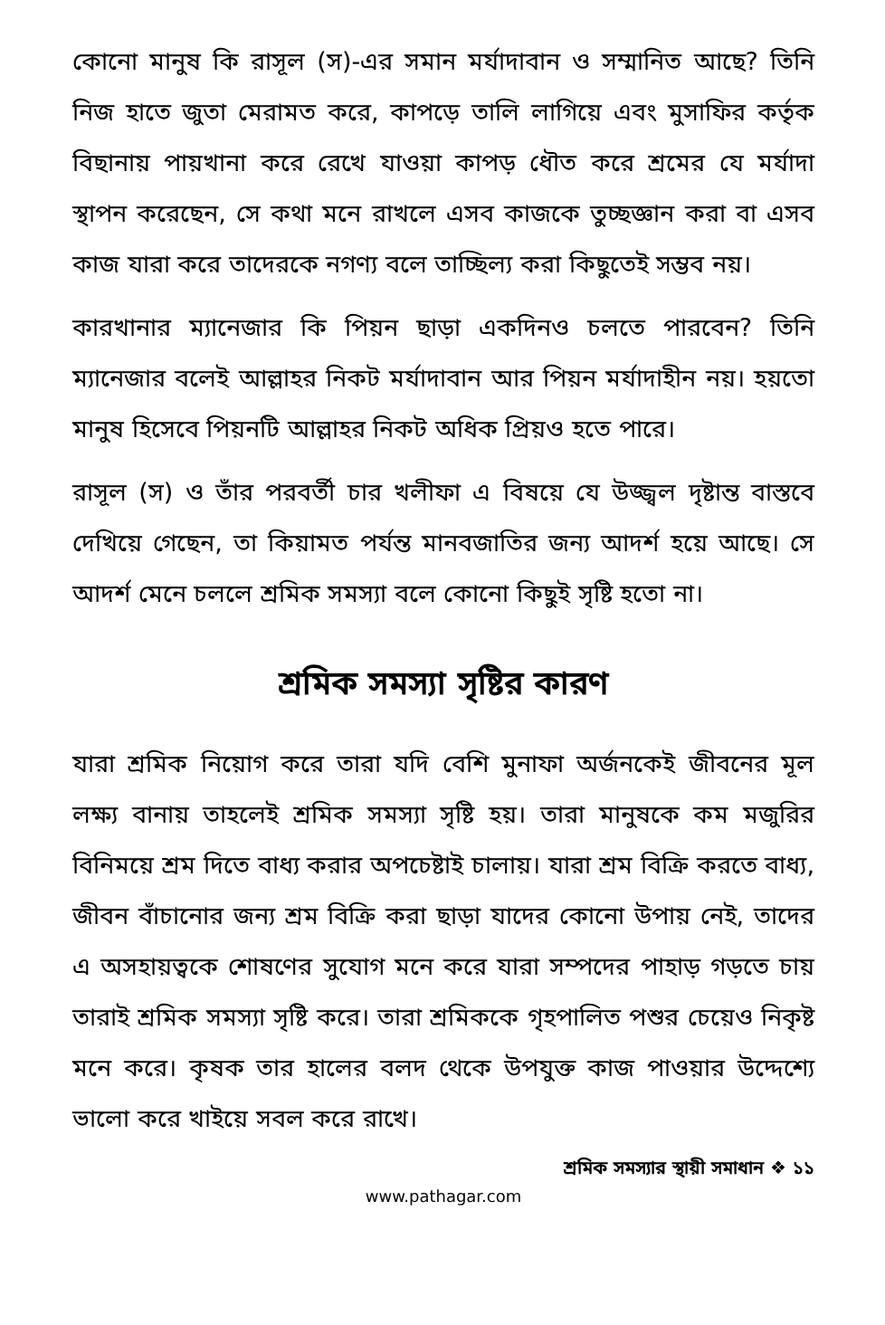কোনো মানুষ কি রাসূল (স)-এর সমান মর্যাদাবান ও সম্মানিত আছে? তিনি নিজ হাতে জুতা মেরামত করে, কাপড়ে তালি লাগিয়ে এবং মুসাফির কর্তৃক বিছানায় পায়খানা করে রেখে যাওয়া কাপড় ধৌত করে শ্রমের যে মর্যাদা স্থাপন করেছেন, সে কথা মনে রাখলে এসব কাজকে তুচ্ছজ্ঞান করা বা এসব কাজ যারা করে তাদেরকে নগণ্য বলে তাচ্ছিল্য করা কিছুতেই সম্ভব নয়।
কারখানার ম্যানেজার কি পিয়ন ছাড়া একদিনও চলতে পারবেন? তিনি ম্যানেজার বলেই আল্লাহর নিকট মর্যাদাবান আর পিয়ন মর্যাদাহীন নয়। হয়তো মানুষ হিসেবে পিয়নটি আল্লাহর নিকট অধিক প্রিয়ও হতে পারে।
রাসূল (স) ও তাঁর পরবর্তী চার খলীফা এ বিষয়ে যে উজ্জ্বল দৃষ্টান্ত বাস্তবে দেখিয়ে গেছেন, তা কিয়ামত পর্যন্ত মানবজাতির জন্য আদর্শ হয়ে আছে। সে আদর্শ মেনে চললে শ্রমিক সমস্যা বলে কোনো কিছুই সৃষ্টি হতো না।
শ্রমিক সমস্যা সৃষ্টির কারণ
যারা শ্রমিক নিয়োগ করে তারা যদি বেশি মুনাফা অর্জনকেই জীবনের মূল লক্ষ্য বানায় তাহলেই শ্রমিক সমস্যা সৃষ্টি হয়। তারা মানুষকে কম মজুরির বিনিময়ে শ্রম দিতে বাধ্য করার অপচেষ্টাই চালায়। যারা শ্রম বিক্রি করতে বাধ্য, জীবন বাঁচানোর জন্য শ্রম বিক্রি করা ছাড়া যাদের কোনো উপায় নেই, তাদের এ অসহায়ত্বকে শোষণের সুযোগ মনে করে যারা সম্পদের পাহাড় গড়তে চায় তারাই শ্রমিক সমস্যা সৃষ্টি করে। তারা শ্রমিককে গৃহপালিত পশুর চেয়েও নিকৃষ্ট মনে করে। কৃষক তার হালের বলদ থেকে উপযুক্ত কাজ পাওয়ার উদ্দেশ্যে ভালো করে খাইয়ে সবল করে রাখে।
শ্রমিক সমস্যার স্থায়ী সমাধান ❖ ১১
www.pathagar.com